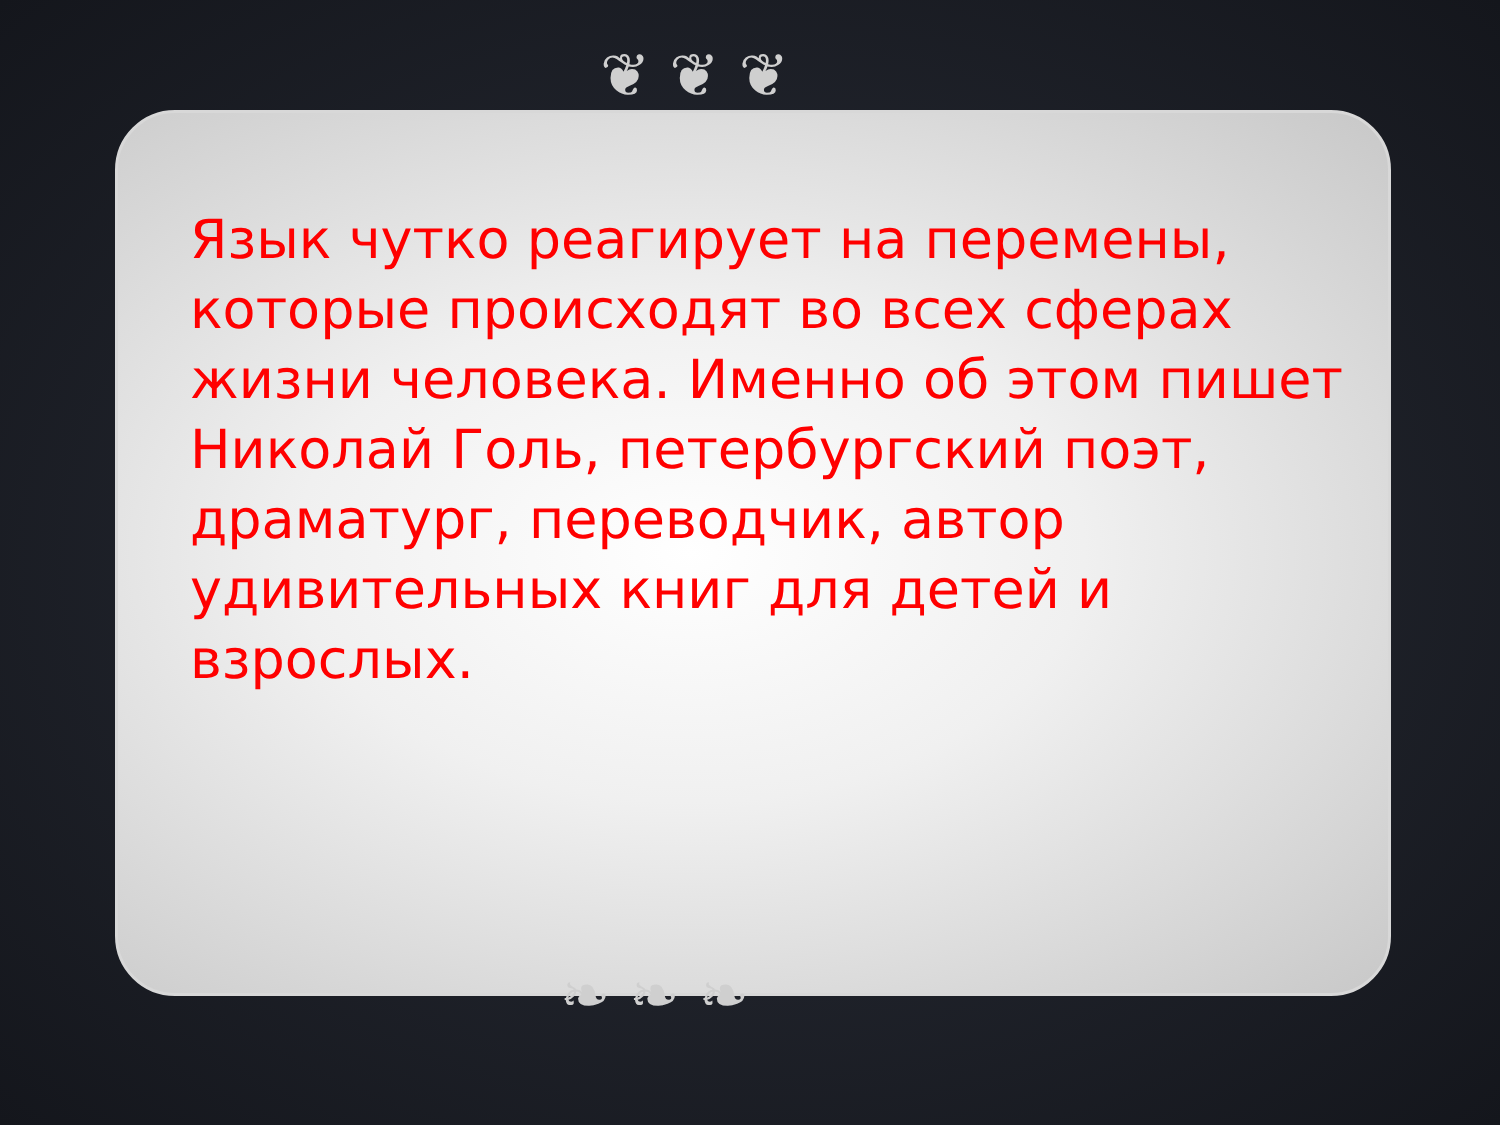❦ ❦ ❦
❧ ❧ ❧
Язык чутко реагирует на перемены, которые происходят во всех сферах жизни человека. Именно об этом пишет Николай Голь, петербургский поэт, драматург, переводчик, автор удивительных книг для детей и взрослых.